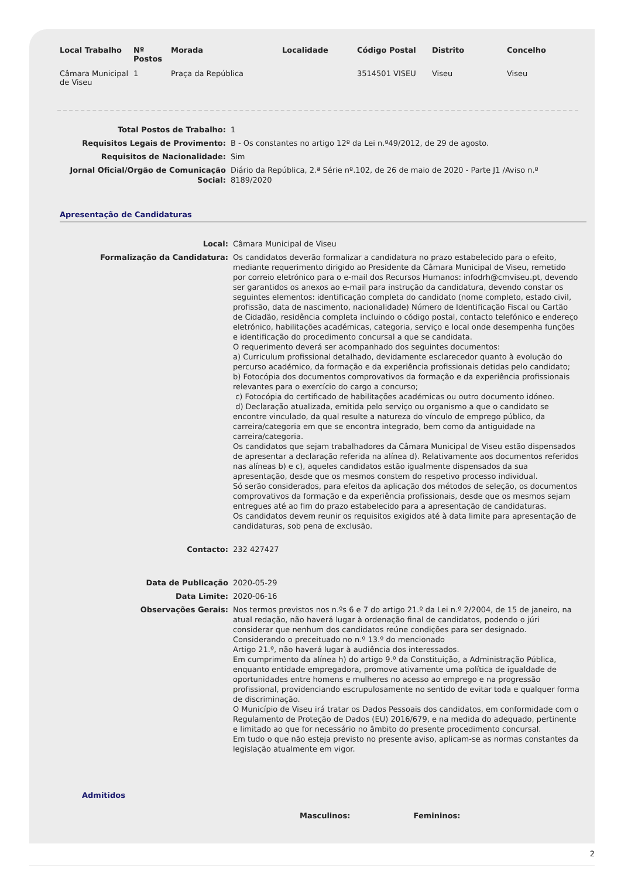| Local Trabalho | Nº Postos | Morada | Localidade | Código Postal | Distrito | Concelho |
| --- | --- | --- | --- | --- | --- | --- |
| Câmara Municipal de Viseu | 1 | Praça da República | | 3514501 VISEU | Viseu | Viseu |
| Total Postos de Trabalho: | 1 |
| Requisitos Legais de Provimento: | B - Os constantes no artigo 12º da Lei n.º49/2012, de 29 de agosto. |
| Requisitos de Nacionalidade: | Sim |
| Jornal Oficial/Orgão de Comunicação Social: | Diário da República, 2.ª Série nº.102, de 26 de maio de 2020 - Parte J1 /Aviso n.º 8189/2020 |
Apresentação de Candidaturas
| Local: | Câmara Municipal de Viseu |
| Formalização da Candidatura: | Os candidatos deverão formalizar a candidatura no prazo estabelecido para o efeito, mediante requerimento dirigido ao Presidente da Câmara Municipal de Viseu, remetido por correio eletrónico para o e-mail dos Recursos Humanos: infodrh@cmviseu.pt, devendo ser garantidos os anexos ao e-mail para instrução da candidatura, devendo constar os seguintes elementos: identificação completa do candidato (nome completo, estado civil, profissão, data de nascimento, nacionalidade) Número de Identificação Fiscal ou Cartão de Cidadão, residência completa incluindo o código postal, contacto telefónico e endereço eletrónico, habilitações académicas, categoria, serviço e local onde desempenha funções e identificação do procedimento concursal a que se candidata. O requerimento deverá ser acompanhado dos seguintes documentos: a) Curriculum profissional detalhado, devidamente esclarecedor quanto à evolução do percurso académico, da formação e da experiência profissionais detidas pelo candidato; b) Fotocópia dos documentos comprovativos da formação e da experiência profissionais relevantes para o exercício do cargo a concurso; c) Fotocópia do certificado de habilitações académicas ou outro documento idóneo. d) Declaração atualizada, emitida pelo serviço ou organismo a que o candidato se encontre vinculado, da qual resulte a natureza do vínculo de emprego público, da carreira/categoria em que se encontra integrado, bem como da antiguidade na carreira/categoria. Os candidatos que sejam trabalhadores da Câmara Municipal de Viseu estão dispensados de apresentar a declaração referida na alínea d). Relativamente aos documentos referidos nas alíneas b) e c), aqueles candidatos estão igualmente dispensados da sua apresentação, desde que os mesmos constem do respetivo processo individual. Só serão considerados, para efeitos da aplicação dos métodos de seleção, os documentos comprovativos da formação e da experiência profissionais, desde que os mesmos sejam entregues até ao fim do prazo estabelecido para a apresentação de candidaturas. Os candidatos devem reunir os requisitos exigidos até à data limite para apresentação de candidaturas, sob pena de exclusão. |
| Contacto: | 232 427427 |
| Data de Publicação | 2020-05-29 |
| Data Limite: | 2020-06-16 |
| Observações Gerais: | Nos termos previstos nos n.ºs 6 e 7 do artigo 21.º da Lei n.º 2/2004, de 15 de janeiro, na atual redação, não haverá lugar à ordenação final de candidatos, podendo o júri considerar que nenhum dos candidatos reúne condições para ser designado. Considerando o preceituado no n.º 13.º do mencionado Artigo 21.º, não haverá lugar à audiência dos interessados. Em cumprimento da alínea h) do artigo 9.º da Constituição, a Administração Pública, enquanto entidade empregadora, promove ativamente uma política de igualdade de oportunidades entre homens e mulheres no acesso ao emprego e na progressão profissional, providenciando escrupulosamente no sentido de evitar toda e qualquer forma de discriminação. O Município de Viseu irá tratar os Dados Pessoais dos candidatos, em conformidade com o Regulamento de Proteção de Dados (EU) 2016/679, e na medida do adequado, pertinente e limitado ao que for necessário no âmbito do presente procedimento concursal. Em tudo o que não esteja previsto no presente aviso, aplicam-se as normas constantes da legislação atualmente em vigor. |
Admitidos
Masculinos: Femininos:
2